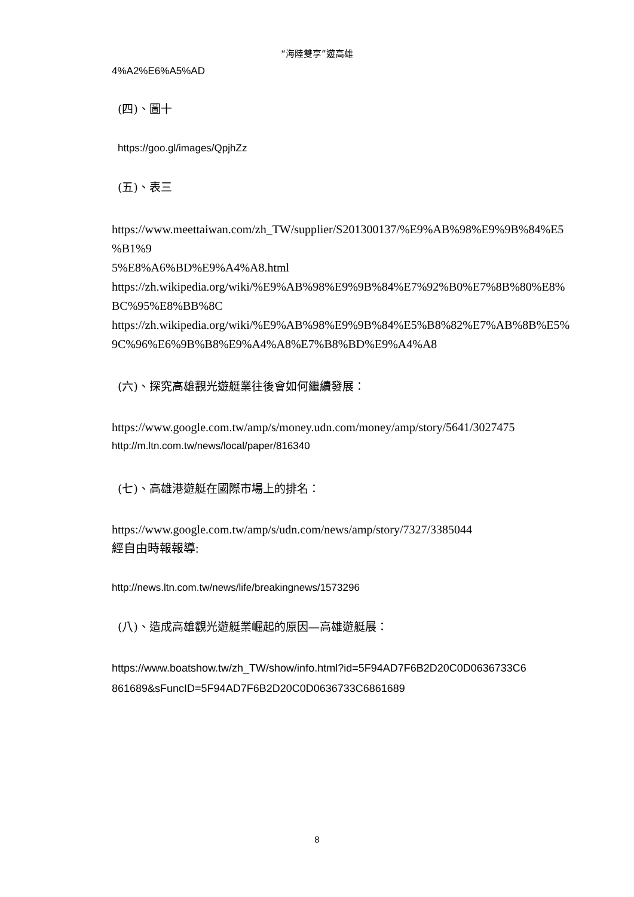“海陸雙享”遊高雄
4%A2%E6%A5%AD
(四)、圖十
https://goo.gl/images/QpjhZz
(五)、表三
https://www.meettaiwan.com/zh_TW/supplier/S201300137/%E9%AB%98%E9%9B%84%E5
%B1%9
5%E8%A6%BD%E9%A4%A8.html
https://zh.wikipedia.org/wiki/%E9%AB%98%E9%9B%84%E7%92%B0%E7%8B%80%E8%
BC%95%E8%BB%8C
https://zh.wikipedia.org/wiki/%E9%AB%98%E9%9B%84%E5%B8%82%E7%AB%8B%E5%
9C%96%E6%9B%B8%E9%A4%A8%E7%B8%BD%E9%A4%A8
(六)、探究高雄觀光遊艇業往後會如何繼續發展：
https://www.google.com.tw/amp/s/money.udn.com/money/amp/story/5641/3027475
http://m.ltn.com.tw/news/local/paper/816340
(七)、高雄港遊艇在國際市場上的排名：
https://www.google.com.tw/amp/s/udn.com/news/amp/story/7327/3385044
經自由時報報導:
http://news.ltn.com.tw/news/life/breakingnews/1573296
(八)、造成高雄觀光遊艇業崛起的原因—高雄遊艇展：
https://www.boatshow.tw/zh_TW/show/info.html?id=5F94AD7F6B2D20C0D0636733C6
861689&sFuncID=5F94AD7F6B2D20C0D0636733C6861689
8